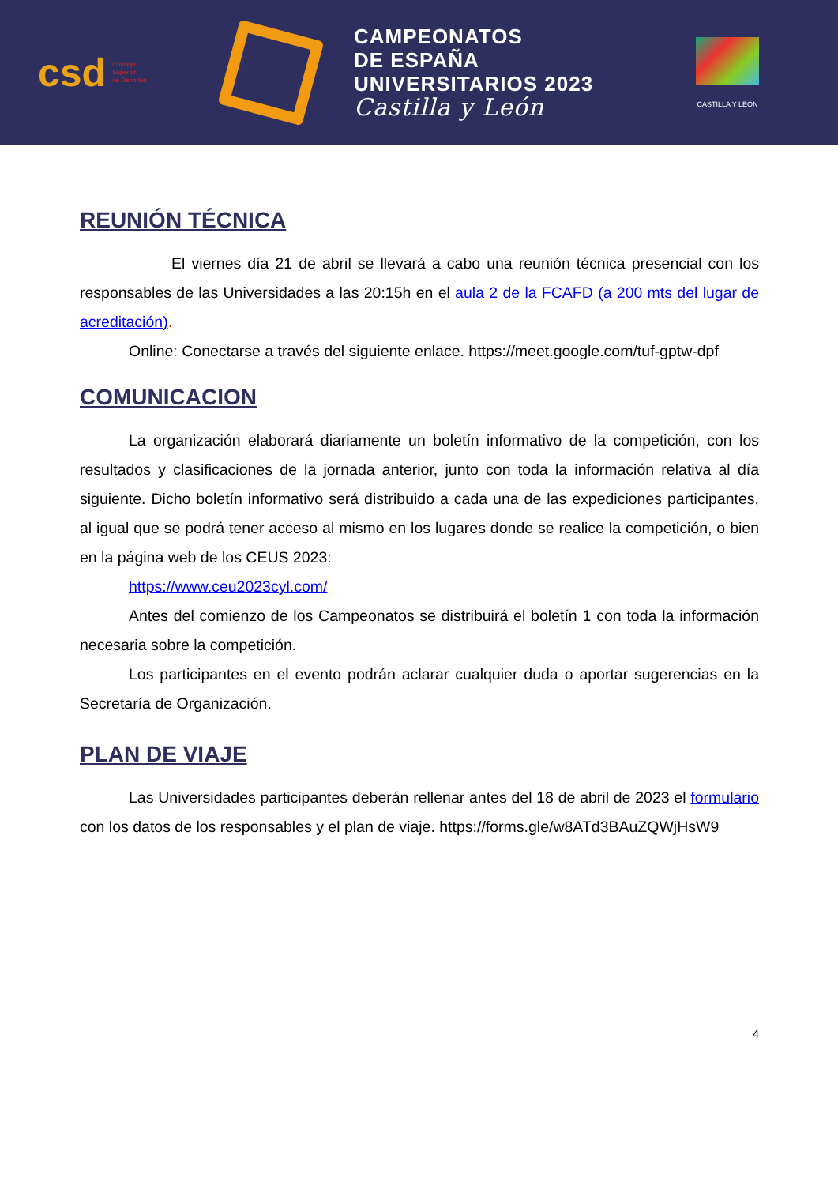csd Consejo
Superior
de Deportes
CAMPEONATOS
DE ESPAÑA
UNIVERSITARIOS 2023
Castilla y León
CASTILLA Y LEÓN
REUNIÓN TÉCNICA
El viernes día 21 de abril se llevará a cabo una reunión técnica presencial con los responsables de las Universidades a las 20:15h en el aula 2 de la FCAFD (a 200 mts del lugar de acreditación).
Online: Conectarse a través del siguiente enlace. https://meet.google.com/tuf-gptw-dpf
COMUNICACION
La organización elaborará diariamente un boletín informativo de la competición, con los resultados y clasificaciones de la jornada anterior, junto con toda la información relativa al día siguiente. Dicho boletín informativo será distribuido a cada una de las expediciones participantes, al igual que se podrá tener acceso al mismo en los lugares donde se realice la competición, o bien en la página web de los CEUS 2023:
https://www.ceu2023cyl.com/
Antes del comienzo de los Campeonatos se distribuirá el boletín 1 con toda la información necesaria sobre la competición.
Los participantes en el evento podrán aclarar cualquier duda o aportar sugerencias en la Secretaría de Organización.
PLAN DE VIAJE
Las Universidades participantes deberán rellenar antes del 18 de abril de 2023 el formulario con los datos de los responsables y el plan de viaje. https://forms.gle/w8ATd3BAuZQWjHsW9
4